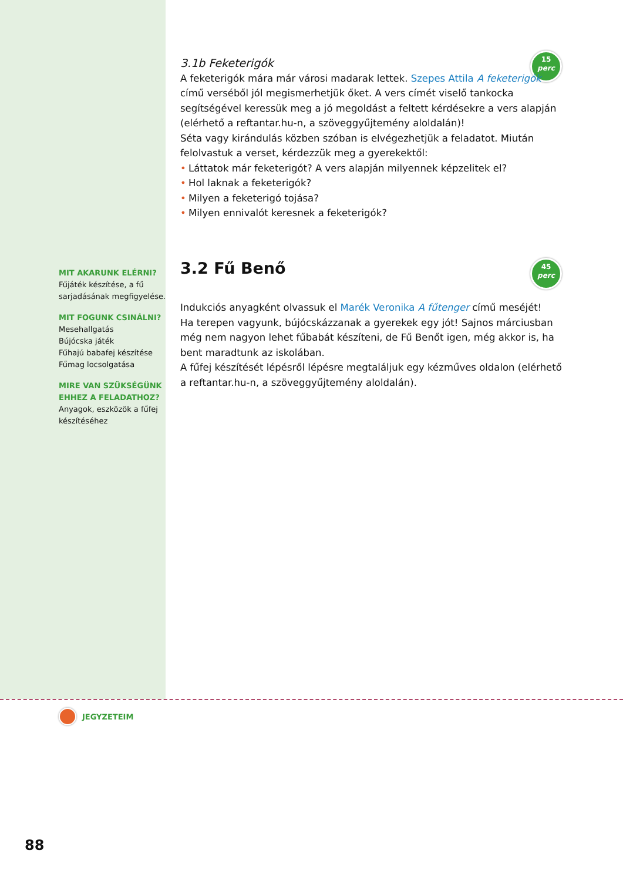15
perc
45
perc
MIT AKARUNK ELÉRNI?
Fűjáték készítése, a fű sarjadásának megfigyelése.
MIT FOGUNK CSINÁLNI?
Mesehallgatás
Bújócska játék
Fűhajú babafej készítése
Fűmag locsolgatása
MIRE VAN SZÜKSÉGÜNK EHHEZ A FELADATHOZ?
Anyagok, eszközök a fűfej készítéséhez
3.1b Feketerigók
A feketerigók mára már városi madarak lettek. Szepes Attila A feketerigók című verséből jól megismerhetjük őket. A vers címét viselő tankocka segítségével keressük meg a jó megoldást a feltett kérdésekre a vers alapján (elérhető a reftantar.hu-n, a szöveggyűjtemény aloldalán)!
Séta vagy kirándulás közben szóban is elvégezhetjük a feladatot. Miután felolvastuk a verset, kérdezzük meg a gyerekektől:
• Láttatok már feketerigót? A vers alapján milyennek képzelitek el?
• Hol laknak a feketerigók?
• Milyen a feketerigó tojása?
• Milyen ennivalót keresnek a feketerigók?
3.2 Fű Benő
Indukciós anyagként olvassuk el Marék Veronika A fűtenger című meséjét!
Ha terepen vagyunk, bújócskázzanak a gyerekek egy jót! Sajnos márciusban még nem nagyon lehet fűbabát készíteni, de Fű Benőt igen, még akkor is, ha bent maradtunk az iskolában.
A fűfej készítését lépésről lépésre megtaláljuk egy kézműves oldalon (elérhető a reftantar.hu-n, a szöveggyűjtemény aloldalán).
JEGYZETEIM
88